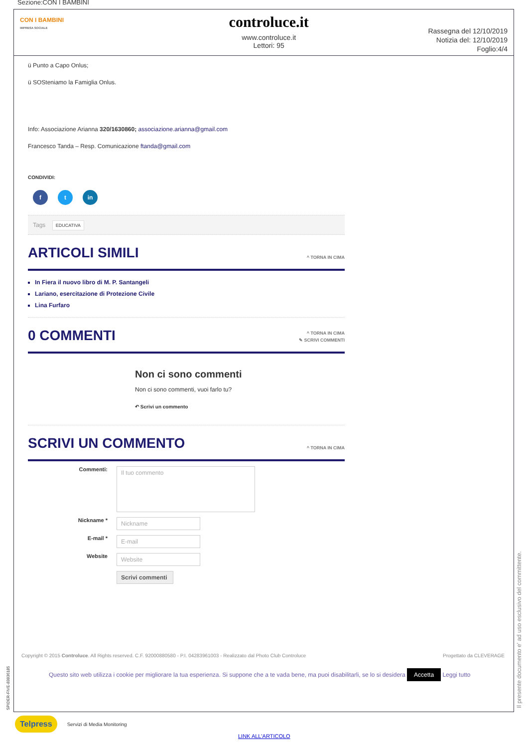Sezione:CON I BAMBINI
CON I BAMBINI
IMPRESA SOCIALE
controluce.it
www.controluce.it
Lettori: 95
Rassegna del 12/10/2019
Notizia del: 12/10/2019
Foglio:4/4
ü Punto a Capo Onlus;
ü SOSteniamo la Famiglia Onlus.
Info: Associazione Arianna 320/1630860; associazione.arianna@gmail.com
Francesco Tanda – Resp. Comunicazione ftanda@gmail.com
CONDIVIDI:
f t in
Tags EDUCATIVA
ARTICOLI SIMILI ^ TORNA IN CIMA
In Fiera il nuovo libro di M. P. Santangeli
Lariano, esercitazione di Protezione Civile
Lina Furfaro
0 COMMENTI ^ TORNA IN CIMA
✎ SCRIVI COMMENTI
Non ci sono commenti
Non ci sono commenti, vuoi farlo tu?
↶ Scrivi un commento
SCRIVI UN COMMENTO ^ TORNA IN CIMA
Commenti: Il tuo commento
Nickname * Nickname
E-mail * E-mail
Website Website
Scrivi commenti
Copyright © 2015 Controluce. All Rights reserved. C.F. 92000880580 - P.I. 04283961003 - Realizzato dal Photo Club Controluce Progettato da CLEVERAGE
Questo sito web utilizza i cookie per migliorare la tua esperienza. Si suppone che a te vada bene, ma puoi disabilitarli, se lo si desidera Accetta Leggi tutto
SPIDER-FIVE-83836185 Il presente documento e' ad uso esclusivo del committente.
Telpress Servizi di Media Monitoring
LINK ALL'ARTICOLO